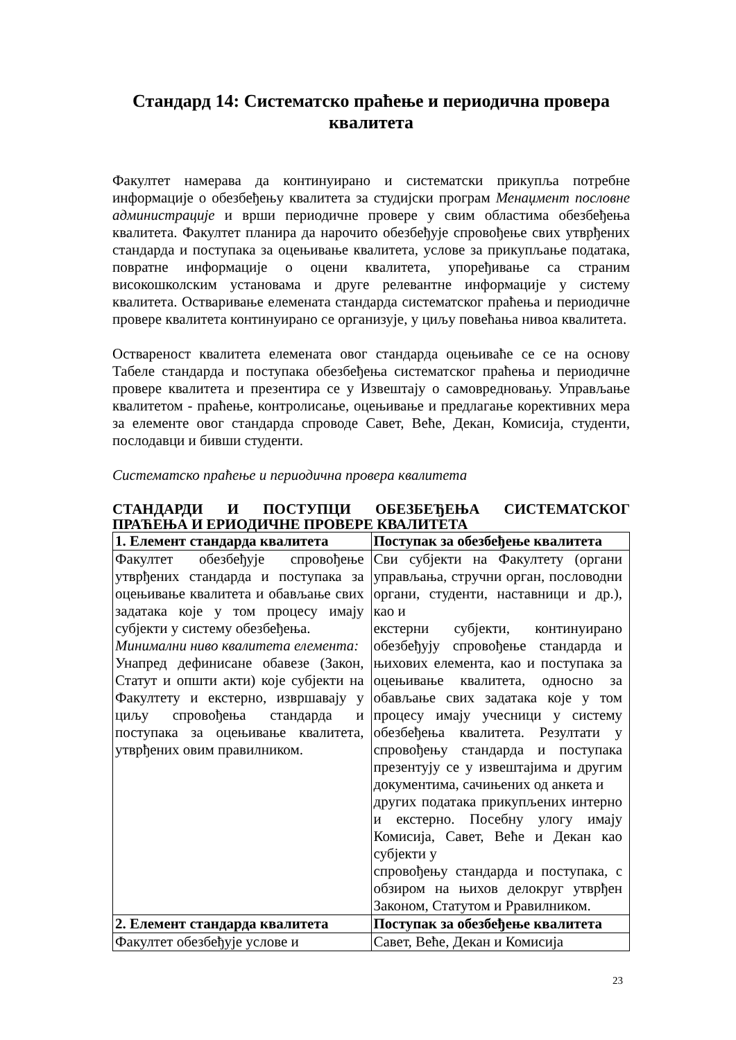Стандард 14: Систематско праћење и периодична провера
квалитета
Факултет намерава да континуирано и систематски прикупља потребне информације о обезбеђењу квалитета за студијски програм Менаџмент пословне администрације и врши периодичне провере у свим областима обезбеђења квалитета. Факултет планира да нарочито обезбеђује спровођење свих утврђених стандарда и поступака за оцењивање квалитета, услове за прикупљање података, повратне информације о оцени квалитета, упоређивање са страним високошколским установама и друге релевантне информације у систему квалитета. Остваривање елемената стандарда систематског праћења и периодичне провере квалитета континуирано се организује, у циљу повећања нивоа квалитета.
Оствареност квалитета елемената овог стандарда оцењиваће се се на основу Табеле стандарда и поступака обезбеђења систематског праћења и периодичне провере квалитета и презентира се у Извештају о самовредновању. Управљање квалитетом - праћење, контролисање, оцењивање и предлагање корективних мера за елементе овог стандарда спроводе Савет, Веће, Декан, Комисија, студенти, послодавци и бивши студенти.
Систематско праћење и периодична провера квалитета
СТАНДАРДИ И ПОСТУПЦИ ОБЕЗБЕЂЕЊА СИСТЕМАТСКОГ
ПРАЋЕЊА И ЕРИОДИЧНЕ ПРОВЕРЕ КВАЛИТЕТА
| 1. Елемент стандарда квалитета | Поступак за обезбеђење квалитета |
| --- | --- |
| Факултет обезбеђује спровођење утврђених стандарда и поступака за оцењивање квалитета и обављање свих задатака које у том процесу имају субјекти у систему обезбеђења. Минимални ниво квалитета елемента: Унапред дефинисане обавезе (Закон, Статут и општи акти) које субјекти на Факултету и екстерно, извршавају у циљу спровођења стандарда и поступака за оцењивање квалитета, утврђених овим правилником. | Сви субјекти на Факултету (органи управљања, стручни орган, пословодни органи, студенти, наставници и др.), као и екстерни субјекти, континуирано обезбеђују спровођење стандарда и њихових елемента, као и поступака за оцењивање квалитета, односно за обављање свих задатака које у том процесу имају учесници у систему обезбеђења квалитета. Резултати у спровођењу стандарда и поступака презентују се у извештајима и другим документима, сачињених од анкета и других података прикупљених интерно и екстерно. Посебну улогу имају Комисија, Савет, Веће и Декан као субјекти у спровођењу стандарда и поступака, с обзиром на њихов делокруг утврђен Законом, Статутом и Рравилником. |
| 2. Елемент стандарда квалитета | Поступак за обезбеђење квалитета |
| Факултет обезбеђује услове и | Савет, Веће, Декан и Комисија |
23